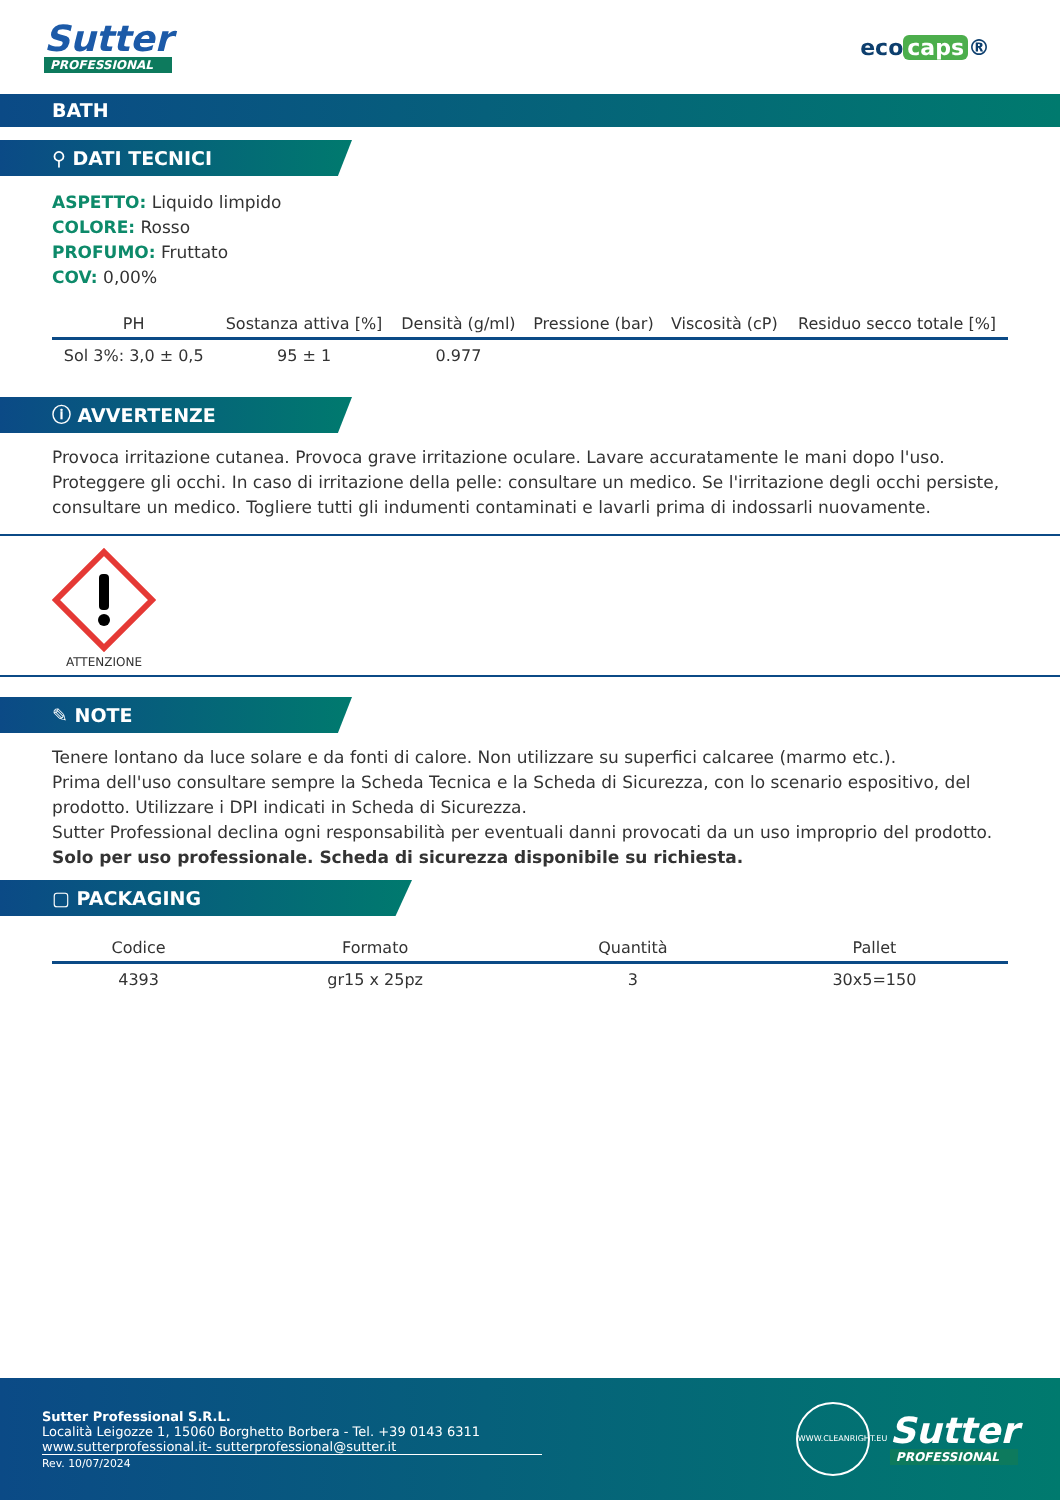Sutter
PROFESSIONAL
eco caps ®
BATH
⚲ DATI TECNICI
ASPETTO: Liquido limpido
COLORE: Rosso
PROFUMO: Fruttato
COV: 0,00%
| PH | Sostanza attiva [%] | Densità (g/ml) | Pressione (bar) | Viscosità (cP) | Residuo secco totale [%] |
| --- | --- | --- | --- | --- | --- |
| Sol 3%: 3,0 ± 0,5 | 95 ± 1 | 0.977 | | | |
ⓘ AVVERTENZE
Provoca irritazione cutanea. Provoca grave irritazione oculare. Lavare accuratamente le mani dopo l'uso. Proteggere gli occhi. In caso di irritazione della pelle: consultare un medico. Se l'irritazione degli occhi persiste, consultare un medico. Togliere tutti gli indumenti contaminati e lavarli prima di indossarli nuovamente.
ATTENZIONE
✎ NOTE
Tenere lontano da luce solare e da fonti di calore. Non utilizzare su superfici calcaree (marmo etc.).
Prima dell'uso consultare sempre la Scheda Tecnica e la Scheda di Sicurezza, con lo scenario espositivo, del prodotto. Utilizzare i DPI indicati in Scheda di Sicurezza.
Sutter Professional declina ogni responsabilità per eventuali danni provocati da un uso improprio del prodotto.
Solo per uso professionale. Scheda di sicurezza disponibile su richiesta.
▢ PACKAGING
| Codice | Formato | Quantità | Pallet |
| --- | --- | --- | --- |
| 4393 | gr15 x 25pz | 3 | 30x5=150 |
Sutter Professional S.R.L.
Località Leigozze 1, 15060 Borghetto Borbera - Tel. +39 0143 6311
www.sutterprofessional.it- sutterprofessional@sutter.it
Rev. 10/07/2024
WWW.CLEANRIGHT.EU
Sutter
PROFESSIONAL